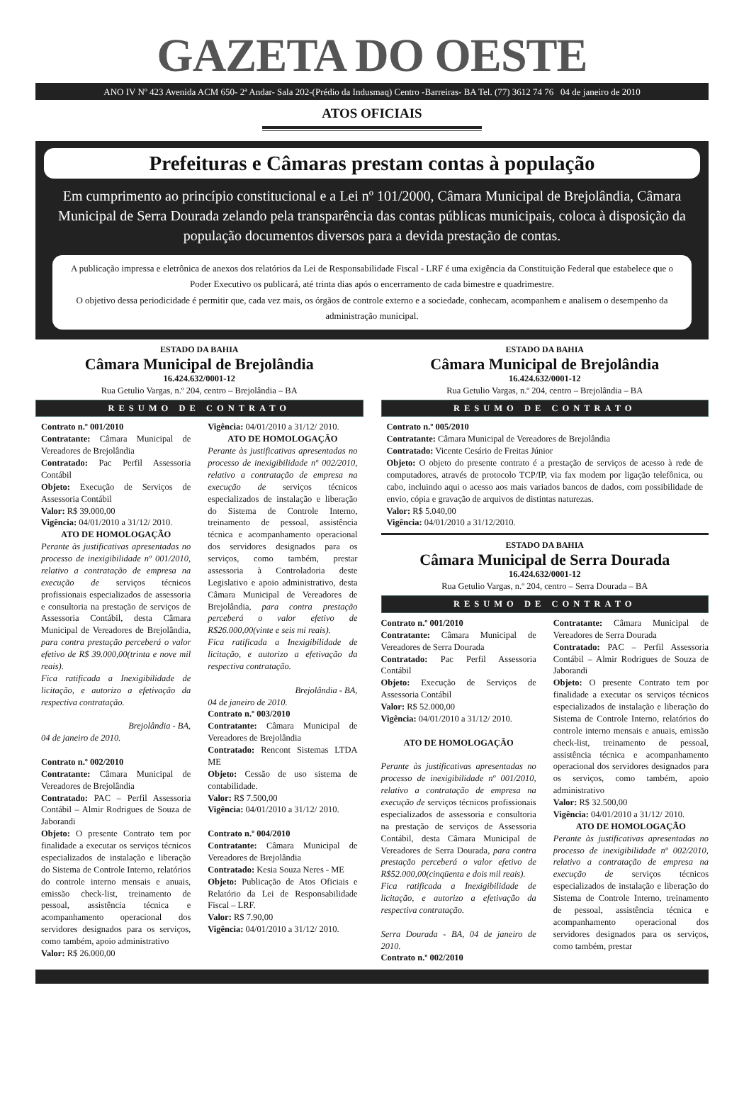GAZETA DO OESTE
ANO IV Nº 423 Avenida ACM 650- 2ª Andar- Sala 202-(Prédio da Indusmaq) Centro -Barreiras- BA Tel. (77) 3612 74 76 04 de janeiro de 2010
ATOS OFICIAIS
Prefeituras e Câmaras prestam contas à população
Em cumprimento ao princípio constitucional e a Lei nº 101/2000, Câmara Municipal de Brejolândia, Câmara Municipal de Serra Dourada zelando pela transparência das contas públicas municipais, coloca à disposição da população documentos diversos para a devida prestação de contas.
A publicação impressa e eletrônica de anexos dos relatórios da Lei de Responsabilidade Fiscal - LRF é uma exigência da Constituição Federal que estabelece que o Poder Executivo os publicará, até trinta dias após o encerramento de cada bimestre e quadrimestre.
O objetivo dessa periodicidade é permitir que, cada vez mais, os órgãos de controle externo e a sociedade, conhecam, acompanhem e analisem o desempenho da administração municipal.
ESTADO DA BAHIA
Câmara Municipal de Brejolândia
16.424.632/0001-12
Rua Getulio Vargas, n.º 204, centro – Brejolândia – BA
RESUMO DE CONTRATO
Contrato n.º 001/2010
Contratante: Câmara Municipal de Vereadores de Brejolândia
Contratado: Pac Perfil Assessoria Contábil
Objeto: Execução de Serviços de Assessoria Contábil
Valor: R$ 39.000,00
Vigência: 04/01/2010 a 31/12/ 2010.
ATO DE HOMOLOGAÇÃO
Perante às justificativas apresentadas no processo de inexigibilidade nº 001/2010, relativo a contratação de empresa na execução de serviços técnicos profissionais especializados de assessoria e consultoria na prestação de serviços de Assessoria Contábil, desta Câmara Municipal de Vereadores de Brejolândia, para contra prestação perceberá o valor efetivo de R$ 39.000,00(trinta e nove mil reais).
Fica ratificada a Inexigibilidade de licitação, e autorizo a efetivação da respectiva contratação.
Brejolândia - BA,
04 de janeiro de 2010.
Contrato n.º 002/2010
Contratante: Câmara Municipal de Vereadores de Brejolândia
Contratado: PAC – Perfil Assessoria Contábil – Almir Rodrigues de Souza de Jaborandi
Objeto: O presente Contrato tem por finalidade a executar os serviços técnicos especializados de instalação e liberação do Sistema de Controle Interno, relatórios do controle interno mensais e anuais, emissão check-list, treinamento de pessoal, assistência técnica e acompanhamento operacional dos servidores designados para os serviços, como também, apoio administrativo
Valor: R$ 26.000,00
Vigência: 04/01/2010 a 31/12/ 2010.
ATO DE HOMOLOGAÇÃO
Perante às justificativas apresentadas no processo de inexigibilidade nº 002/2010, relativo a contratação de empresa na execução de serviços técnicos especializados de instalação e liberação do Sistema de Controle Interno, treinamento de pessoal, assistência técnica e acompanhamento operacional dos servidores designados para os serviços, como também, prestar assessoria à Controladoria deste Legislativo e apoio administrativo, desta Câmara Municipal de Vereadores de Brejolândia, para contra prestação perceberá o valor efetivo de R$26.000,00(vinte e seis mi reais).
Fica ratificada a Inexigibilidade de licitação, e autorizo a efetivação da respectiva contratação.
Brejolândia - BA,
04 de janeiro de 2010.
Contrato n.º 003/2010
Contratante: Câmara Municipal de Vereadores de Brejolândia
Contratado: Rencont Sistemas LTDA ME
Objeto: Cessão de uso sistema de contabilidade.
Valor: R$ 7.500,00
Vigência: 04/01/2010 a 31/12/ 2010.
Contrato n.º 004/2010
Contratante: Câmara Municipal de Vereadores de Brejolândia
Contratado: Kesia Souza Neres - ME
Objeto: Publicação de Atos Oficiais e Relatório da Lei de Responsabilidade Fiscal – LRF.
Valor: R$ 7.90,00
Vigência: 04/01/2010 a 31/12/ 2010.
ESTADO DA BAHIA
Câmara Municipal de Brejolândia
16.424.632/0001-12
Rua Getulio Vargas, n.º 204, centro – Brejolândia – BA
RESUMO DE CONTRATO
Contrato n.º 005/2010
Contratante: Câmara Municipal de Vereadores de Brejolândia
Contratado: Vicente Cesário de Freitas Júnior
Objeto: O objeto do presente contrato é a prestação de serviços de acesso à rede de computadores, através de protocolo TCP/IP, via fax modem por ligação telefônica, ou cabo, incluindo aqui o acesso aos mais variados bancos de dados, com possibilidade de envio, cópia e gravação de arquivos de distintas naturezas.
Valor: R$ 5.040,00
Vigência: 04/01/2010 a 31/12/2010.
ESTADO DA BAHIA
Câmara Municipal de Serra Dourada
16.424.632/0001-12
Rua Getulio Vargas, n.º 204, centro – Serra Dourada – BA
RESUMO DE CONTRATO
Contrato n.º 001/2010
Contratante: Câmara Municipal de Vereadores de Serra Dourada
Contratado: Pac Perfil Assessoria Contábil
Objeto: Execução de Serviços de Assessoria Contábil
Valor: R$ 52.000,00
Vigência: 04/01/2010 a 31/12/ 2010.
ATO DE HOMOLOGAÇÃO
Perante às justificativas apresentadas no processo de inexigibilidade nº 001/2010, relativo a contratação de empresa na execução de serviços técnicos profissionais especializados de assessoria e consultoria na prestação de serviços de Assessoria Contábil, desta Câmara Municipal de Vereadores de Serra Dourada, para contra prestação perceberá o valor efetivo de R$52.000,00(cinqüenta e dois mil reais).
Fica ratificada a Inexigibilidade de licitação, e autorizo a efetivação da respectiva contratação.
Serra Dourada - BA, 04 de janeiro de 2010.
Contrato n.º 002/2010
Contratante: Câmara Municipal de Vereadores de Serra Dourada
Contratado: PAC – Perfil Assessoria Contábil – Almir Rodrigues de Souza de Jaborandi
Objeto: O presente Contrato tem por finalidade a executar os serviços técnicos especializados de instalação e liberação do Sistema de Controle Interno, relatórios do controle interno mensais e anuais, emissão check-list, treinamento de pessoal, assistência técnica e acompanhamento operacional dos servidores designados para os serviços, como também, apoio administrativo
Valor: R$ 32.500,00
Vigência: 04/01/2010 a 31/12/ 2010.
ATO DE HOMOLOGAÇÃO
Perante às justificativas apresentadas no processo de inexigibilidade nº 002/2010, relativo a contratação de empresa na execução de serviços técnicos especializados de instalação e liberação do Sistema de Controle Interno, treinamento de pessoal, assistência técnica e acompanhamento operacional dos servidores designados para os serviços, como também, prestar